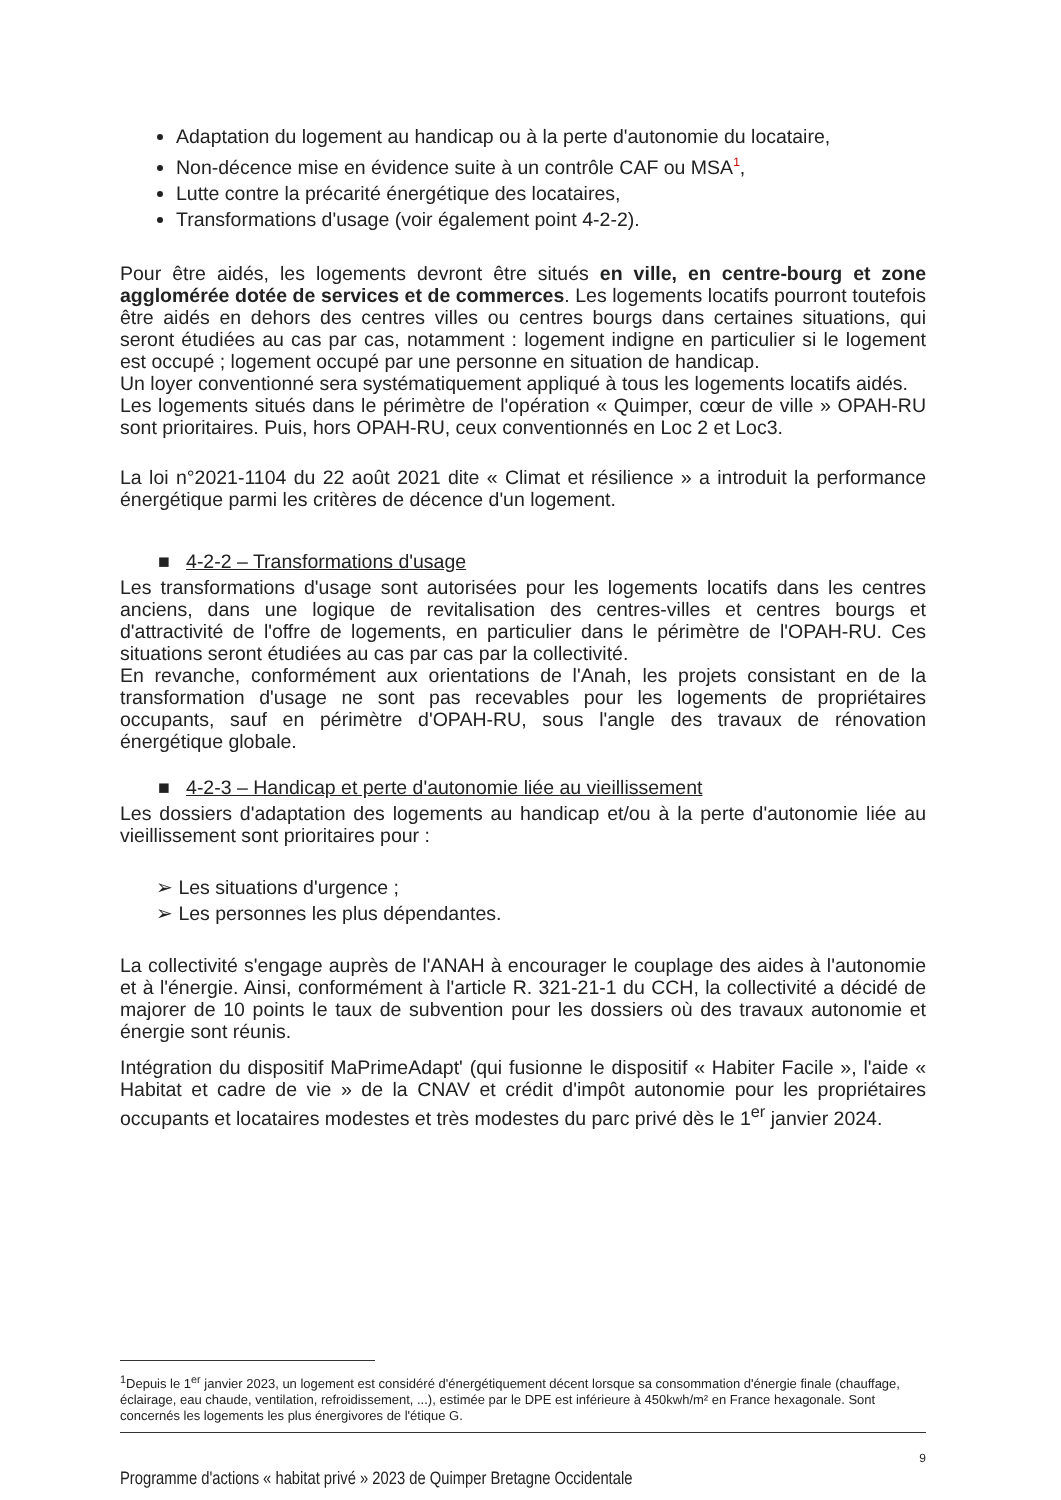Adaptation du logement au handicap ou à la perte d'autonomie du locataire,
Non-décence mise en évidence suite à un contrôle CAF ou MSA<sup>1</sup>,
Lutte contre la précarité énergétique des locataires,
Transformations d'usage (voir également point 4-2-2).
Pour être aidés, les logements devront être situés en ville, en centre-bourg et zone agglomérée dotée de services et de commerces. Les logements locatifs pourront toutefois être aidés en dehors des centres villes ou centres bourgs dans certaines situations, qui seront étudiées au cas par cas, notamment : logement indigne en particulier si le logement est occupé ; logement occupé par une personne en situation de handicap.
Un loyer conventionné sera systématiquement appliqué à tous les logements locatifs aidés.
Les logements situés dans le périmètre de l'opération « Quimper, cœur de ville » OPAH-RU sont prioritaires. Puis, hors OPAH-RU, ceux conventionnés en Loc 2 et Loc3.
La loi n°2021-1104 du 22 août 2021 dite « Climat et résilience » a introduit la performance énergétique parmi les critères de décence d'un logement.
■ 4-2-2 – Transformations d'usage
Les transformations d'usage sont autorisées pour les logements locatifs dans les centres anciens, dans une logique de revitalisation des centres-villes et centres bourgs et d'attractivité de l'offre de logements, en particulier dans le périmètre de l'OPAH-RU. Ces situations seront étudiées au cas par cas par la collectivité.
En revanche, conformément aux orientations de l'Anah, les projets consistant en de la transformation d'usage ne sont pas recevables pour les logements de propriétaires occupants, sauf en périmètre d'OPAH-RU, sous l'angle des travaux de rénovation énergétique globale.
■ 4-2-3 – Handicap et perte d'autonomie liée au vieillissement
Les dossiers d'adaptation des logements au handicap et/ou à la perte d'autonomie liée au vieillissement sont prioritaires pour :
➢ Les situations d'urgence ;
➢ Les personnes les plus dépendantes.
La collectivité s'engage auprès de l'ANAH à encourager le couplage des aides à l'autonomie et à l'énergie. Ainsi, conformément à l'article R. 321-21-1 du CCH, la collectivité a décidé de majorer de 10 points le taux de subvention pour les dossiers où des travaux autonomie et énergie sont réunis.
Intégration du dispositif MaPrimeAdapt' (qui fusionne le dispositif « Habiter Facile », l'aide « Habitat et cadre de vie » de la CNAV et crédit d'impôt autonomie pour les propriétaires occupants et locataires modestes et très modestes du parc privé dès le 1<sup>er</sup> janvier 2024.
<sup>1</sup> Depuis le 1<sup>er</sup> janvier 2023, un logement est considéré d'énergétiquement décent lorsque sa consommation d'énergie finale (chauffage, éclairage, eau chaude, ventilation, refroidissement, ...), estimée par le DPE est inférieure à 450kwh/m² en France hexagonale. Sont concernés les logements les plus énergivores de l'étique G.
9
Programme d'actions « habitat privé » 2023 de Quimper Bretagne Occidentale